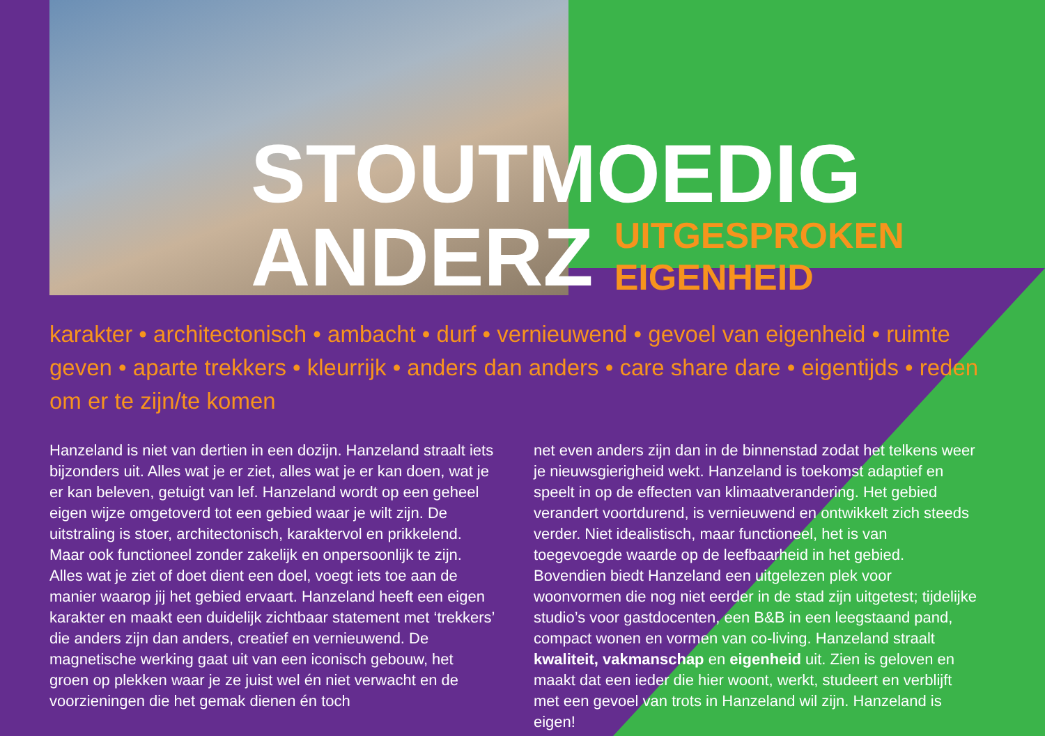STOUTMOEDIG
ANDERZ
UITGESPROKEN
EIGENHEID
karakter • architectonisch • ambacht • durf • vernieuwend • gevoel van eigenheid • ruimte geven • aparte trekkers • kleurrijk • anders dan anders • care share dare • eigentijds • reden om er te zijn/te komen
Hanzeland is niet van dertien in een dozijn. Hanzeland straalt iets bijzonders uit. Alles wat je er ziet, alles wat je er kan doen, wat je er kan beleven, getuigt van lef. Hanzeland wordt op een geheel eigen wijze omgetoverd tot een gebied waar je wilt zijn. De uitstraling is stoer, architectonisch, karaktervol en prikkelend. Maar ook functioneel zonder zakelijk en onpersoonlijk te zijn. Alles wat je ziet of doet dient een doel, voegt iets toe aan de manier waarop jij het gebied ervaart. Hanzeland heeft een eigen karakter en maakt een duidelijk zichtbaar statement met ‘trekkers’ die anders zijn dan anders, creatief en vernieuwend. De magnetische werking gaat uit van een iconisch gebouw, het groen op plekken waar je ze juist wel én niet verwacht en de voorzieningen die het gemak dienen én toch
net even anders zijn dan in de binnenstad zodat het telkens weer je nieuwsgierigheid wekt. Hanzeland is toekomst adaptief en speelt in op de effecten van klimaatverandering. Het gebied verandert voortdurend, is vernieuwend en ontwikkelt zich steeds verder. Niet idealistisch, maar functioneel, het is van toegevoegde waarde op de leefbaarheid in het gebied. Bovendien biedt Hanzeland een uitgelezen plek voor woonvormen die nog niet eerder in de stad zijn uitgetest; tijdelijke studio’s voor gastdocenten, een B&B in een leegstaand pand, compact wonen en vormen van co-living. Hanzeland straalt kwaliteit, vakmanschap en eigenheid uit. Zien is geloven en maakt dat een ieder die hier woont, werkt, studeert en verblijft met een gevoel van trots in Hanzeland wil zijn. Hanzeland is eigen!